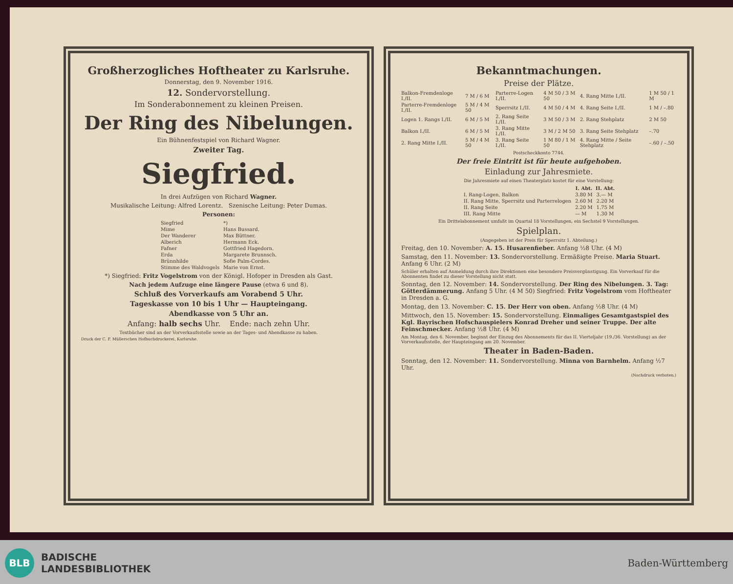Großherzogliches Hoftheater zu Karlsruhe.
Donnerstag, den 9. November 1916.
12. Sondervorstellung.
Im Sonderabonnement zu kleinen Preisen.
Der Ring des Nibelungen.
Ein Bühnenfestspiel von Richard Wagner.
Zweiter Tag.
Siegfried.
In drei Aufzügen von Richard Wagner.
Musikalische Leitung: Alfred Lorentz. Szenische Leitung: Peter Dumas.
Personen:
| Siegfried | *) |
| Mime | Hans Bussard. |
| Der Wanderer | Max Büttner. |
| Alberich | Hermann Eck. |
| Fafner | Gottfried Hagedorn. |
| Erda | Margarete Brunnsch. |
| Brünnhilde | Sofie Palm-Cordes. |
| Stimme des Waldvogels | Marie von Ernst. |
*) Siegfried: Fritz Vogelstrom von der Königl. Hofoper in Dresden als Gast.
Nach jedem Aufzuge eine längere Pause (etwa 6 und 8).
Schluß des Vorverkaufs am Vorabend 5 Uhr.
Tageskasse von 10 bis 1 Uhr — Haupteingang.
Abendkasse von 5 Uhr an.
Anfang: halb sechs Uhr. Ende: nach zehn Uhr.
Textbücher sind an der Vorverkaufsstelle sowie an der Tages- und Abendkasse zu haben.
Druck der C. F. Müllerschen Hofbuchdruckerei, Karlsruhe.
Bekanntmachungen.
Preise der Plätze.
| Balkon-Fremdenloge I./II. | 7 M / 6 M | Parterre-Logen I./II. | 4 M 50 / 3 M 50 | 4. Rang Mitte I./II. | 1 M 50 / 1 M |
| Parterre-Fremdenloge I./II. | 5 M / 4 M 50 | Sperrsitz I./II. | 4 M 50 / 4 M | 4. Rang Seite I./II. | 1 M / –.80 |
| Logen 1. Rangs I./II. | 6 M / 5 M | 2. Rang Seite I./II. | 3 M 50 / 3 M | 2. Rang Stehplatz | 2 M 50 |
| Balkon I./II. | 6 M / 5 M | 3. Rang Mitte I./II. | 3 M / 2 M 50 | 3. Rang Seite Stehplatz | –.70 |
| 2. Rang Mitte I./II. | 5 M / 4 M 50 | 3. Rang Seite I./II. | 1 M 80 / 1 M 50 | 4. Rang Mitte / Seite Stehplatz | –.60 / –.50 |
Postscheckkonto 7744.
Der freie Eintritt ist für heute aufgehoben.
Einladung zur Jahresmiete.
Die Jahresmiete auf einen Theaterplatz kostet für eine Vorstellung:
| | I. Abt. | II. Abt. |
| --- | --- | --- |
| I. Rang-Logen, Balkon | 3.80 M | 3.— M |
| II. Rang Mitte, Sperrsitz und Parterrelogen | 2.60 M | 2.20 M |
| II. Rang Seite | 2.20 M | 1.75 M |
| III. Rang Mitte | — M | 1.30 M |
Ein Drittelabonnement umfaßt im Quartal 18 Vorstellungen, ein Sechstel 9 Vorstellungen.
Spielplan.
(Angegeben ist der Preis für Sperrsitz 1. Abteilung.)
Freitag, den 10. November: A. 15. Husarenfieber. Anfang ½8 Uhr. (4 M)
Samstag, den 11. November: 13. Sondervorstellung. Ermäßigte Preise. Maria Stuart. Anfang 6 Uhr. (2 M)
Schüler erhalten auf Anmeldung durch ihre Direktionen eine besondere Preisvergünstigung. Ein Vorverkauf für die Abonnenten findet zu dieser Vorstellung nicht statt.
Sonntag, den 12. November: 14. Sondervorstellung. Der Ring des Nibelungen. 3. Tag: Götterdämmerung. Anfang 5 Uhr. (4 M 50) Siegfried: Fritz Vogelstrom vom Hoftheater in Dresden a. G.
Montag, den 13. November: C. 15. Der Herr von oben. Anfang ½8 Uhr. (4 M)
Mittwoch, den 15. November: 15. Sondervorstellung. Einmaliges Gesamtgastspiel des Kgl. Bayrischen Hofschauspielers Konrad Dreher und seiner Truppe. Der alte Feinschmecker. Anfang ½8 Uhr. (4 M)
Am Montag, den 6. November, beginnt der Einzug des Abonnements für das II. Vierteljahr (19./36. Vorstellung) an der Vorverkaufsstelle, der Haupteingang am 20. November.
Theater in Baden-Baden.
Sonntag, den 12. November: 11. Sondervorstellung. Minna von Barnhelm. Anfang ½7 Uhr.
(Nachdruck verboten.)
BLB
BADISCHE
LANDESBIBLIOTHEK
Baden-Württemberg